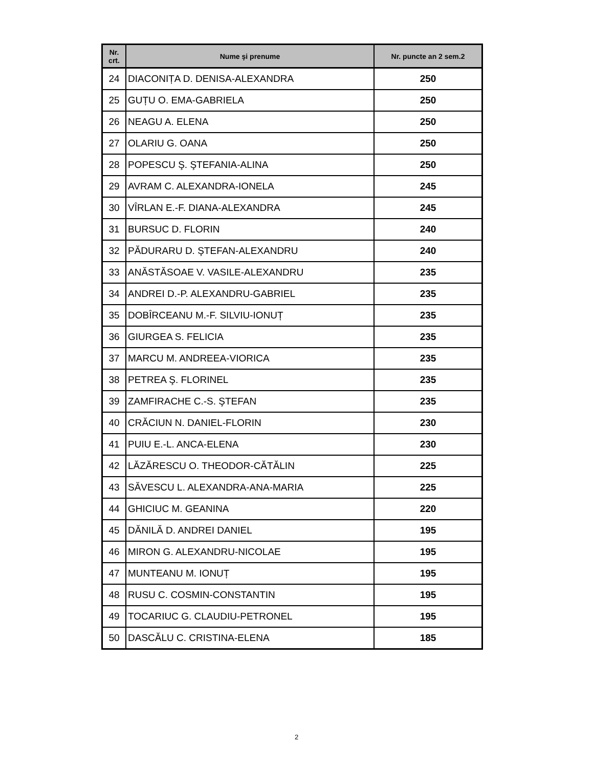| Nr. crt. | Nume şi prenume | Nr. puncte an 2 sem.2 |
| --- | --- | --- |
| 24 | DIACONIȚA D. DENISA-ALEXANDRA | 250 |
| 25 | GUȚU O. EMA-GABRIELA | 250 |
| 26 | NEAGU A. ELENA | 250 |
| 27 | OLARIU G. OANA | 250 |
| 28 | POPESCU Ş. ŞTEFANIA-ALINA | 250 |
| 29 | AVRAM C. ALEXANDRA-IONELA | 245 |
| 30 | VÎRLAN E.-F. DIANA-ALEXANDRA | 245 |
| 31 | BURSUC D. FLORIN | 240 |
| 32 | PĂDURARU D. ŞTEFAN-ALEXANDRU | 240 |
| 33 | ANĂSTĂSOAE V. VASILE-ALEXANDRU | 235 |
| 34 | ANDREI D.-P. ALEXANDRU-GABRIEL | 235 |
| 35 | DOBÎRCEANU M.-F. SILVIU-IONUȚ | 235 |
| 36 | GIURGEA S. FELICIA | 235 |
| 37 | MARCU M. ANDREEA-VIORICA | 235 |
| 38 | PETREA Ş. FLORINEL | 235 |
| 39 | ZAMFIRACHE C.-S. ŞTEFAN | 235 |
| 40 | CRĂCIUN N. DANIEL-FLORIN | 230 |
| 41 | PUIU E.-L. ANCA-ELENA | 230 |
| 42 | LĂZĂRESCU O. THEODOR-CĂTĂLIN | 225 |
| 43 | SĂVESCU L. ALEXANDRA-ANA-MARIA | 225 |
| 44 | GHICIUC M. GEANINA | 220 |
| 45 | DĂNILĂ D. ANDREI DANIEL | 195 |
| 46 | MIRON G. ALEXANDRU-NICOLAE | 195 |
| 47 | MUNTEANU M. IONUȚ | 195 |
| 48 | RUSU C. COSMIN-CONSTANTIN | 195 |
| 49 | TOCARIUC G. CLAUDIU-PETRONEL | 195 |
| 50 | DASCĂLU C. CRISTINA-ELENA | 185 |
2